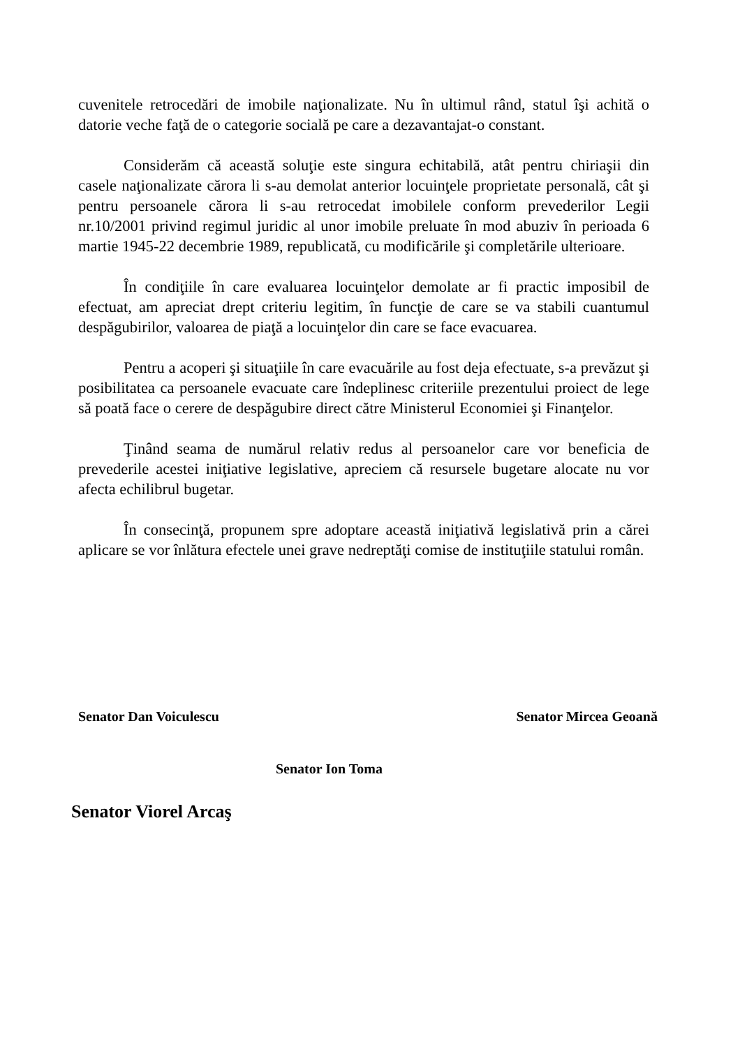cuvenitele retrocedări de imobile naţionalizate. Nu în ultimul rând, statul îşi achită o datorie veche faţă de o categorie socială pe care a dezavantajat-o constant.
Considerăm că această soluţie este singura echitabilă, atât pentru chiriaşii din casele naţionalizate cărora li s-au demolat anterior locuinţele proprietate personală, cât şi pentru persoanele cărora li s-au retrocedat imobilele conform prevederilor Legii nr.10/2001 privind regimul juridic al unor imobile preluate în mod abuziv în perioada 6 martie 1945-22 decembrie 1989, republicată, cu modificările şi completările ulterioare.
În condiţiile în care evaluarea locuinţelor demolate ar fi practic imposibil de efectuat, am apreciat drept criteriu legitim, în funcţie de care se va stabili cuantumul despăgubirilor, valoarea de piaţă a locuinţelor din care se face evacuarea.
Pentru a acoperi şi situaţiile în care evacuările au fost deja efectuate, s-a prevăzut şi posibilitatea ca persoanele evacuate care îndeplinesc criteriile prezentului proiect de lege să poată face o cerere de despăgubire direct către Ministerul Economiei şi Finanţelor.
Ţinând seama de numărul relativ redus al persoanelor care vor beneficia de prevederile acestei iniţiative legislative, apreciem că resursele bugetare alocate nu vor afecta echilibrul bugetar.
În consecinţă, propunem spre adoptare această iniţiativă legislativă prin a cărei aplicare se vor înlătura efectele unei grave nedreptăţi comise de instituţiile statului român.
Senator Dan Voiculescu Senator Mircea Geoană
Senator Ion Toma
Senator Viorel Arcaş